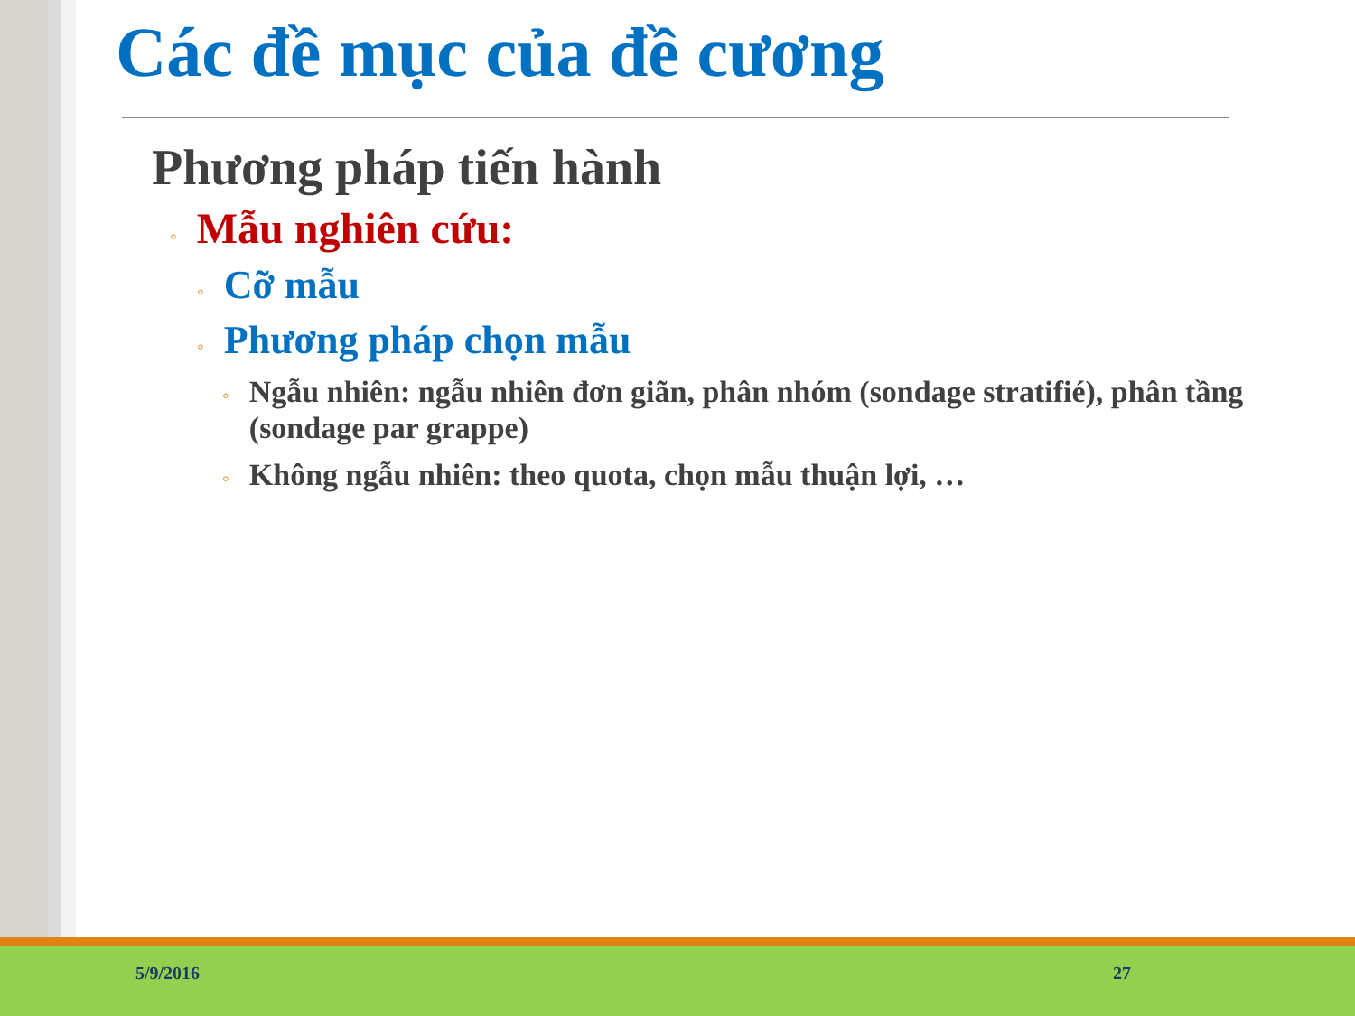Các đề mục của đề cương
Phương pháp tiến hành
◦ Mẫu nghiên cứu:
◦ Cỡ mẫu
◦ Phương pháp chọn mẫu
◦ Ngẫu nhiên: ngẫu nhiên đơn giãn, phân nhóm (sondage stratifié), phân tầng (sondage par grappe)
◦ Không ngẫu nhiên: theo quota, chọn mẫu thuận lợi, …
5/9/2016 27